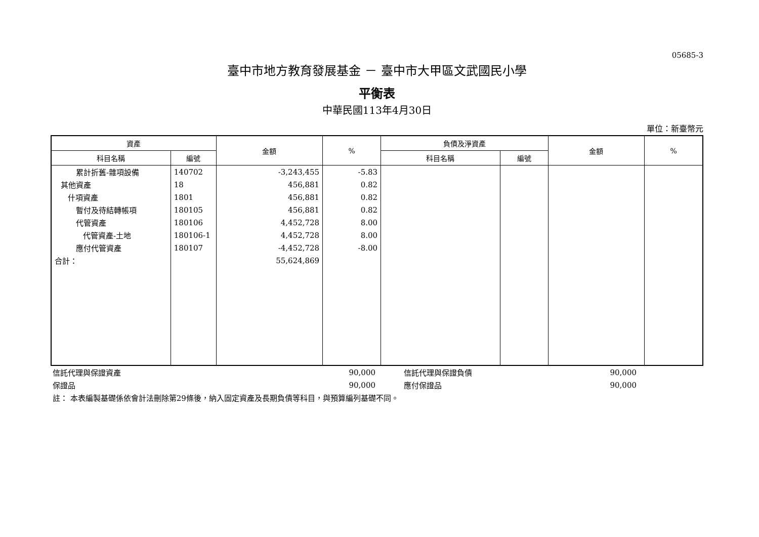05685-3
臺中市地方教育發展基金 － 臺中市大甲區文武國民小學
平衡表
中華民國113年4月30日
單位：新臺幣元
| 資產 | | 金額 | % | 負債及淨資產 | | 金額 | % |
| --- | --- | --- | --- | --- | --- | --- | --- |
| 科目名稱 | 編號 | | | 科目名稱 | 編號 | | |
| 累計折舊-雜項設備 | 140702 | -3,243,455 | -5.83 | | | | |
| 其他資產 | 18 | 456,881 | 0.82 | | | | |
| 什項資產 | 1801 | 456,881 | 0.82 | | | | |
| 暫付及待結轉帳項 | 180105 | 456,881 | 0.82 | | | | |
| 代管資產 | 180106 | 4,452,728 | 8.00 | | | | |
| 代管資產-土地 | 180106-1 | 4,452,728 | 8.00 | | | | |
| 應付代管資產 | 180107 | -4,452,728 | -8.00 | | | | |
| 合計： | | 55,624,869 | | | | | |
| 信託代理與保證資產 | 90,000 | | 信託代理與保證負債 | 90,000 | |
| 保證品 | 90,000 | | 應付保證品 | 90,000 | |
| 註： 本表編製基礎係依會計法刪除第29條後，納入固定資產及長期負債等科目，與預算編列基礎不同。 | | | | | |